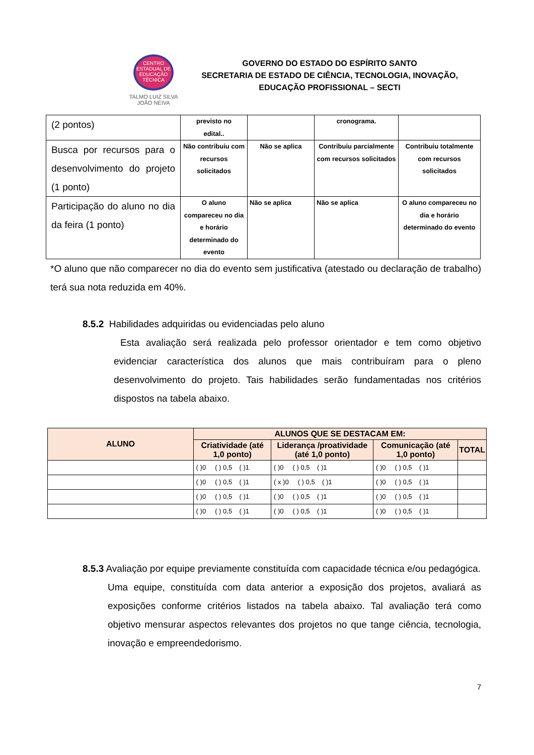CENTRO
ESTADUAL DE
EDUCAÇÃO
TÉCNICA
TALMO LUIZ SILVA
JOÃO NEIVA
GOVERNO DO ESTADO DO ESPÍRITO SANTO
SECRETARIA DE ESTADO DE CIÊNCIA, TECNOLOGIA, INOVAÇÃO, EDUCAÇÃO PROFISSIONAL – SECTI
| (2 pontos) | previsto no edital.. | | cronograma. | |
| Busca por recursos para o desenvolvimento do projeto (1 ponto) | Não contribuiu com recursos solicitados | Não se aplica | Contribuiu parcialmente com recursos solicitados | Contribuiu totalmente com recursos solicitados |
| Participação do aluno no dia da feira (1 ponto) | O aluno compareceu no dia e horário determinado do evento | Não se aplica | Não se aplica | O aluno compareceu no dia e horário determinado do evento |
*O aluno que não comparecer no dia do evento sem justificativa (atestado ou declaração de trabalho) terá sua nota reduzida em 40%.
8.5.2 Habilidades adquiridas ou evidenciadas pelo aluno
Esta avaliação será realizada pelo professor orientador e tem como objetivo evidenciar característica dos alunos que mais contribuíram para o pleno desenvolvimento do projeto. Tais habilidades serão fundamentadas nos critérios dispostos na tabela abaixo.
| ALUNO | ALUNOS QUE SE DESTACAM EM: | | | |
| --- | --- | --- | --- | --- |
| | Criatividade (até 1,0 ponto) | Liderança /proatividade (até 1,0 ponto) | Comunicação (até 1,0 ponto) | TOTAL |
| | ( )0 ( ) 0,5 ( )1 | ( )0 ( ) 0,5 ( )1 | ( )0 ( ) 0,5 ( )1 | |
| | ( )0 ( ) 0,5 ( )1 | ( x )0 ( ) 0,5 ( )1 | ( )0 ( ) 0,5 ( )1 | |
| | ( )0 ( ) 0,5 ( )1 | ( )0 ( ) 0,5 ( )1 | ( )0 ( ) 0,5 ( )1 | |
| | ( )0 ( ) 0,5 ( )1 | ( )0 ( ) 0,5 ( )1 | ( )0 ( ) 0,5 ( )1 | |
8.5.3 Avaliação por equipe previamente constituída com capacidade técnica e/ou pedagógica.
Uma equipe, constituída com data anterior a exposição dos projetos, avaliará as exposições conforme critérios listados na tabela abaixo. Tal avaliação terá como objetivo mensurar aspectos relevantes dos projetos no que tange ciência, tecnologia, inovação e empreendedorismo.
7